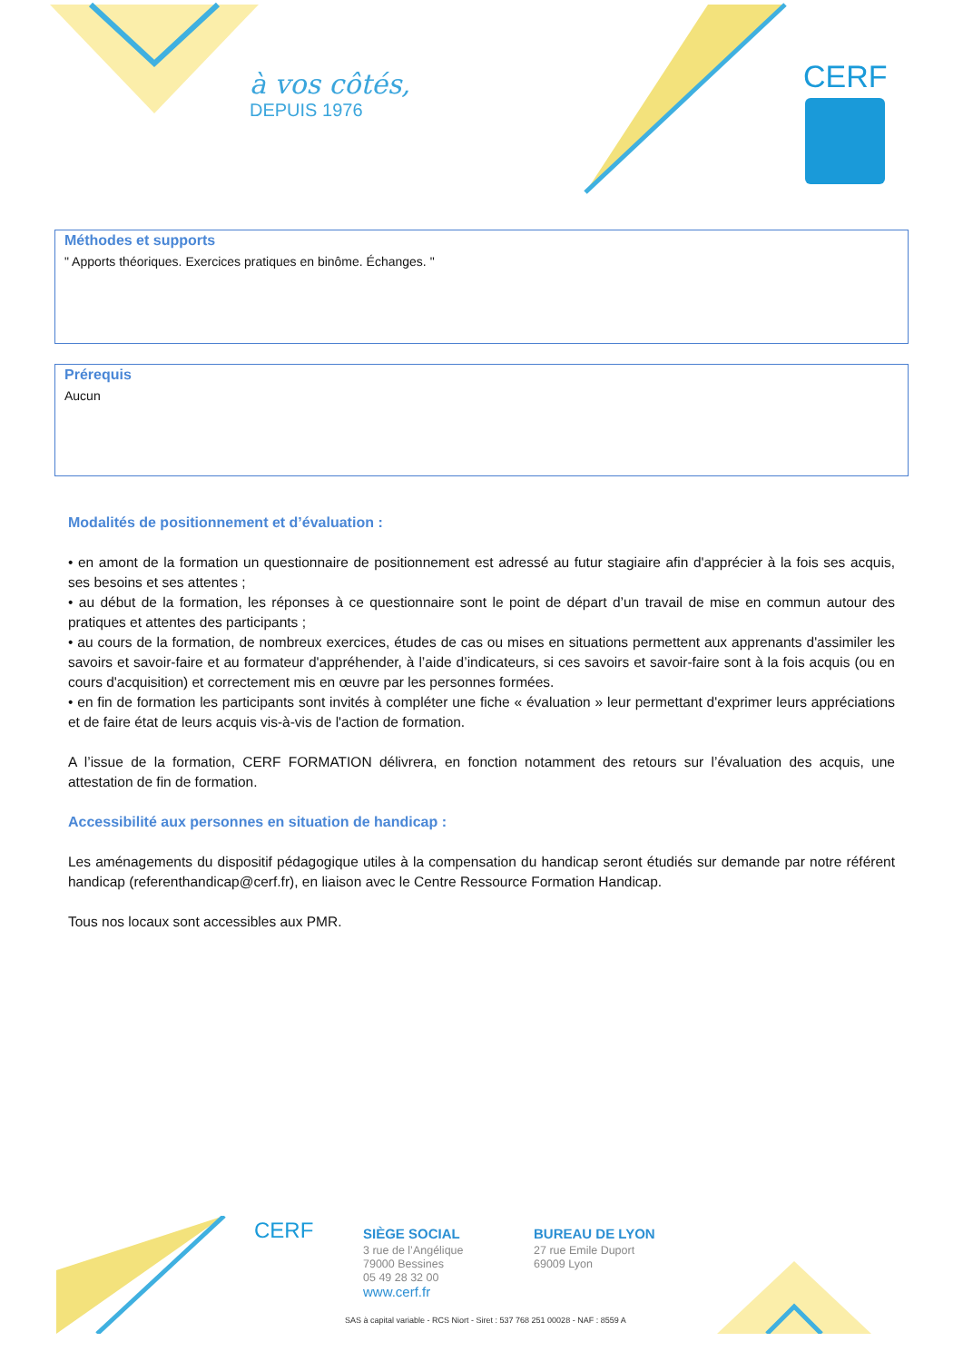à vos côtés,
DEPUIS 1976
CERF
Méthodes et supports
" Apports théoriques. Exercices pratiques en binôme. Échanges. "
Prérequis
Aucun
Modalités de positionnement et d’évaluation :
• en amont de la formation un questionnaire de positionnement est adressé au futur stagiaire afin d'apprécier à la fois ses acquis, ses besoins et ses attentes ;
• au début de la formation, les réponses à ce questionnaire sont le point de départ d’un travail de mise en commun autour des pratiques et attentes des participants ;
• au cours de la formation, de nombreux exercices, études de cas ou mises en situations permettent aux apprenants d'assimiler les savoirs et savoir-faire et au formateur d'appréhender, à l’aide d’indicateurs, si ces savoirs et savoir-faire sont à la fois acquis (ou en cours d'acquisition) et correctement mis en œuvre par les personnes formées.
• en fin de formation les participants sont invités à compléter une fiche « évaluation » leur permettant d'exprimer leurs appréciations et de faire état de leurs acquis vis-à-vis de l'action de formation.
A l’issue de la formation, CERF FORMATION délivrera, en fonction notamment des retours sur l’évaluation des acquis, une attestation de fin de formation.
Accessibilité aux personnes en situation de handicap :
Les aménagements du dispositif pédagogique utiles à la compensation du handicap seront étudiés sur demande par notre référent handicap (referenthandicap@cerf.fr), en liaison avec le Centre Ressource Formation Handicap.
Tous nos locaux sont accessibles aux PMR.
CERF
SIÈGE SOCIAL
3 rue de l’Angélique
79000 Bessines
05 49 28 32 00
www.cerf.fr
BUREAU DE LYON
27 rue Emile Duport
69009 Lyon
SAS à capital variable - RCS Niort - Siret : 537 768 251 00028 - NAF : 8559 A